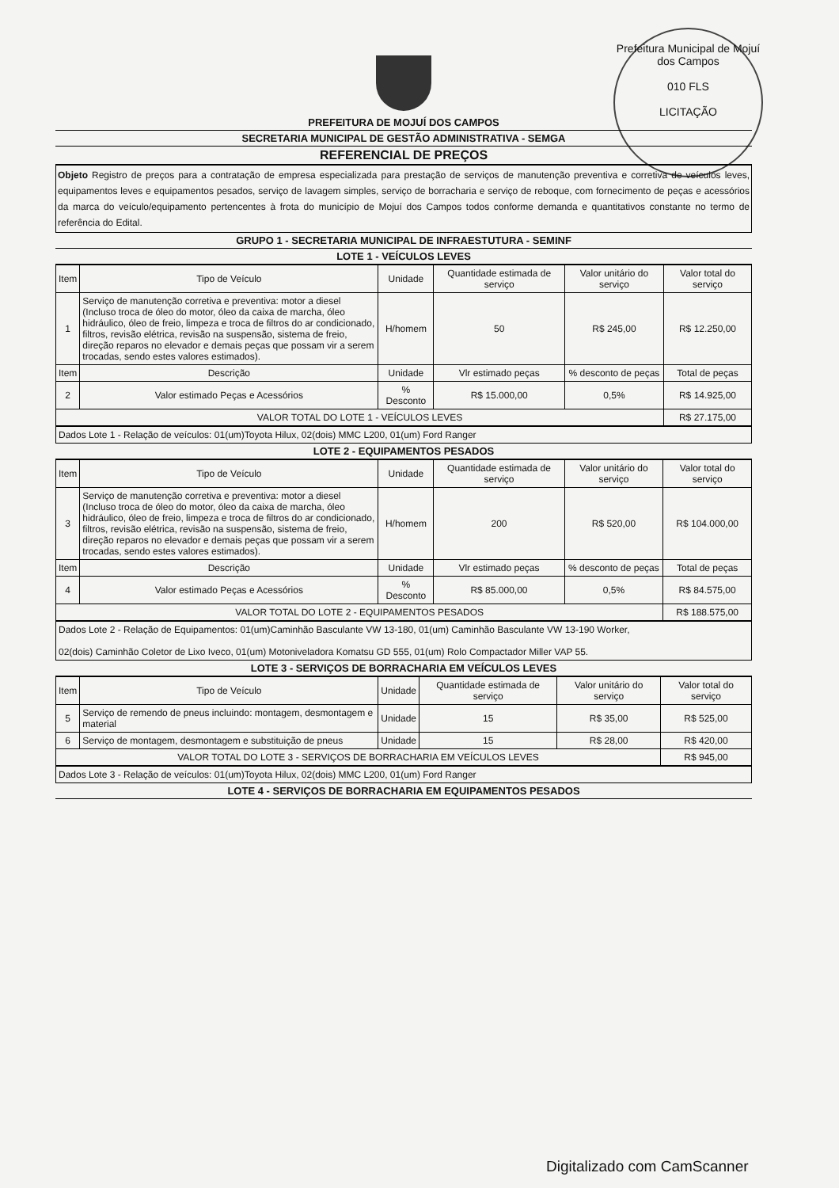Prefeitura Municipal de Mojuí dos Campos
010 FLS
LICITAÇÃO
PREFEITURA DE MOJUÍ DOS CAMPOS
SECRETARIA MUNICIPAL DE GESTÃO ADMINISTRATIVA - SEMGA
REFERENCIAL DE PREÇOS
Objeto Registro de preços para a contratação de empresa especializada para prestação de serviços de manutenção preventiva e corretiva de veículos leves, equipamentos leves e equipamentos pesados, serviço de lavagem simples, serviço de borracharia e serviço de reboque, com fornecimento de peças e acessórios da marca do veículo/equipamento pertencentes à frota do município de Mojuí dos Campos todos conforme demanda e quantitativos constante no termo de referência do Edital.
GRUPO 1 - SECRETARIA MUNICIPAL DE INFRAESTUTURA - SEMINF
LOTE 1 - VEÍCULOS LEVES
| Item | Tipo de Veículo | Unidade | Quantidade estimada de serviço | Valor unitário do serviço | Valor total do serviço |
| --- | --- | --- | --- | --- | --- |
| 1 | Serviço de manutenção corretiva e preventiva: motor a diesel (Incluso troca de óleo do motor, óleo da caixa de marcha, óleo hidráulico, óleo de freio, limpeza e troca de filtros do ar condicionado, filtros, revisão elétrica, revisão na suspensão, sistema de freio, direção reparos no elevador e demais peças que possam vir a serem trocadas, sendo estes valores estimados). | H/homem | 50 | R$ 245,00 | R$ 12.250,00 |
| Item | Descrição | Unidade | Vlr estimado peças | % desconto de peças | Total de peças |
| 2 | Valor estimado Peças e Acessórios | % Desconto | R$ 15.000,00 | 0,5% | R$ 14.925,00 |
| VALOR TOTAL DO LOTE 1 - VEÍCULOS LEVES | | | | | R$ 27.175,00 |
Dados Lote 1 - Relação de veículos: 01(um)Toyota Hilux, 02(dois) MMC L200, 01(um) Ford Ranger
LOTE 2 - EQUIPAMENTOS PESADOS
| Item | Tipo de Veículo | Unidade | Quantidade estimada de serviço | Valor unitário do serviço | Valor total do serviço |
| --- | --- | --- | --- | --- | --- |
| 3 | Serviço de manutenção corretiva e preventiva: motor a diesel (Incluso troca de óleo do motor, óleo da caixa de marcha, óleo hidráulico, óleo de freio, limpeza e troca de filtros do ar condicionado, filtros, revisão elétrica, revisão na suspensão, sistema de freio, direção reparos no elevador e demais peças que possam vir a serem trocadas, sendo estes valores estimados). | H/homem | 200 | R$ 520,00 | R$ 104.000,00 |
| Item | Descrição | Unidade | Vlr estimado peças | % desconto de peças | Total de peças |
| 4 | Valor estimado Peças e Acessórios | % Desconto | R$ 85.000,00 | 0,5% | R$ 84.575,00 |
| VALOR TOTAL DO LOTE 2 - EQUIPAMENTOS PESADOS | | | | | R$ 188.575,00 |
Dados Lote 2 - Relação de Equipamentos: 01(um)Caminhão Basculante VW 13-180, 01(um) Caminhão Basculante VW 13-190 Worker,
02(dois) Caminhão Coletor de Lixo Iveco, 01(um) Motoniveladora Komatsu GD 555, 01(um) Rolo Compactador Miller VAP 55.
LOTE 3 - SERVIÇOS DE BORRACHARIA EM VEÍCULOS LEVES
| Item | Tipo de Veículo | Unidade | Quantidade estimada de serviço | Valor unitário do serviço | Valor total do serviço |
| --- | --- | --- | --- | --- | --- |
| 5 | Serviço de remendo de pneus incluindo: montagem, desmontagem e material | Unidade | 15 | R$ 35,00 | R$ 525,00 |
| 6 | Serviço de montagem, desmontagem e substituição de pneus | Unidade | 15 | R$ 28,00 | R$ 420,00 |
| VALOR TOTAL DO LOTE 3 - SERVIÇOS DE BORRACHARIA EM VEÍCULOS LEVES | | | | | R$ 945,00 |
Dados Lote 3 - Relação de veículos: 01(um)Toyota Hilux, 02(dois) MMC L200, 01(um) Ford Ranger
LOTE 4 - SERVIÇOS DE BORRACHARIA EM EQUIPAMENTOS PESADOS
Digitalizado com CamScanner